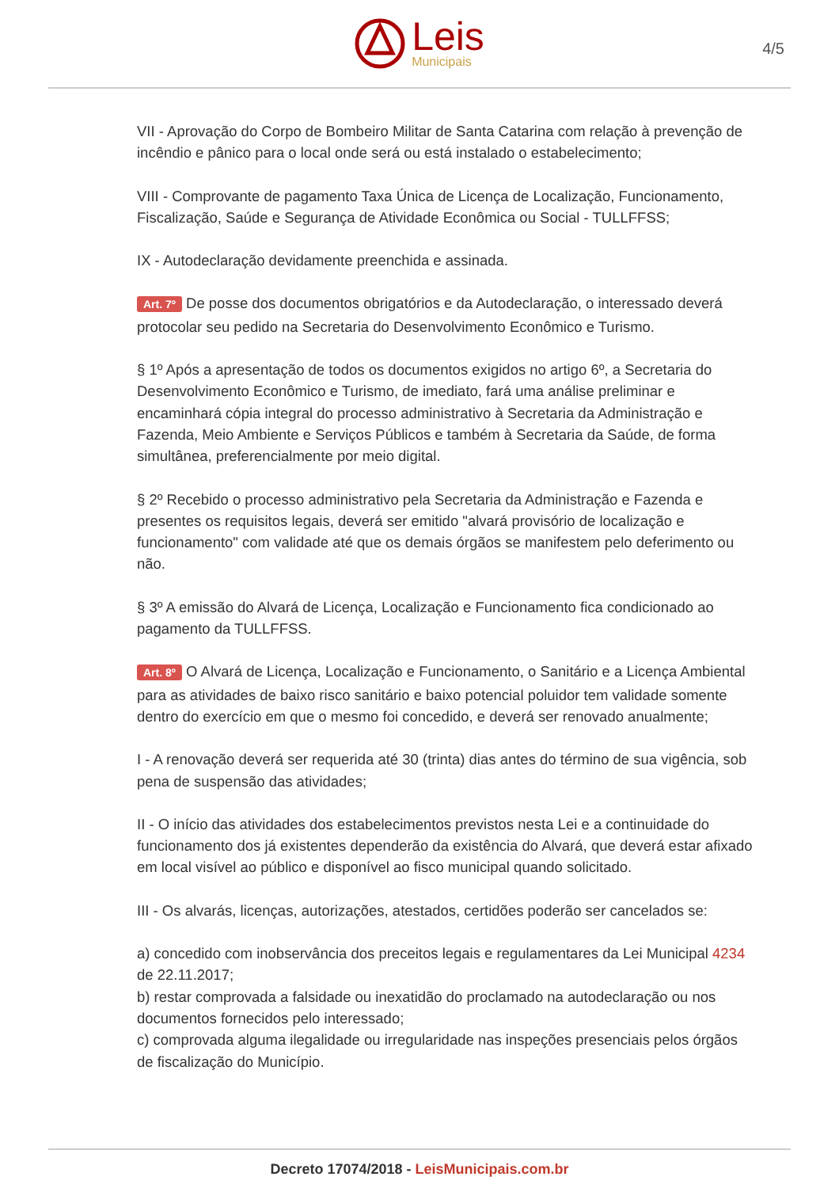Leis
Municipais
4/5
VII - Aprovação do Corpo de Bombeiro Militar de Santa Catarina com relação à prevenção de incêndio e pânico para o local onde será ou está instalado o estabelecimento;
VIII - Comprovante de pagamento Taxa Única de Licença de Localização, Funcionamento, Fiscalização, Saúde e Segurança de Atividade Econômica ou Social - TULLFFSS;
IX - Autodeclaração devidamente preenchida e assinada.
Art. 7º De posse dos documentos obrigatórios e da Autodeclaração, o interessado deverá protocolar seu pedido na Secretaria do Desenvolvimento Econômico e Turismo.
§ 1º Após a apresentação de todos os documentos exigidos no artigo 6º, a Secretaria do Desenvolvimento Econômico e Turismo, de imediato, fará uma análise preliminar e encaminhará cópia integral do processo administrativo à Secretaria da Administração e Fazenda, Meio Ambiente e Serviços Públicos e também à Secretaria da Saúde, de forma simultânea, preferencialmente por meio digital.
§ 2º Recebido o processo administrativo pela Secretaria da Administração e Fazenda e presentes os requisitos legais, deverá ser emitido "alvará provisório de localização e funcionamento" com validade até que os demais órgãos se manifestem pelo deferimento ou não.
§ 3º A emissão do Alvará de Licença, Localização e Funcionamento fica condicionado ao pagamento da TULLFFSS.
Art. 8º O Alvará de Licença, Localização e Funcionamento, o Sanitário e a Licença Ambiental para as atividades de baixo risco sanitário e baixo potencial poluidor tem validade somente dentro do exercício em que o mesmo foi concedido, e deverá ser renovado anualmente;
I - A renovação deverá ser requerida até 30 (trinta) dias antes do término de sua vigência, sob pena de suspensão das atividades;
II - O início das atividades dos estabelecimentos previstos nesta Lei e a continuidade do funcionamento dos já existentes dependerão da existência do Alvará, que deverá estar afixado em local visível ao público e disponível ao fisco municipal quando solicitado.
III - Os alvarás, licenças, autorizações, atestados, certidões poderão ser cancelados se:
a) concedido com inobservância dos preceitos legais e regulamentares da Lei Municipal 4234 de 22.11.2017;
b) restar comprovada a falsidade ou inexatidão do proclamado na autodeclaração ou nos documentos fornecidos pelo interessado;
c) comprovada alguma ilegalidade ou irregularidade nas inspeções presenciais pelos órgãos de fiscalização do Município.
Decreto 17074/2018 - LeisMunicipais.com.br